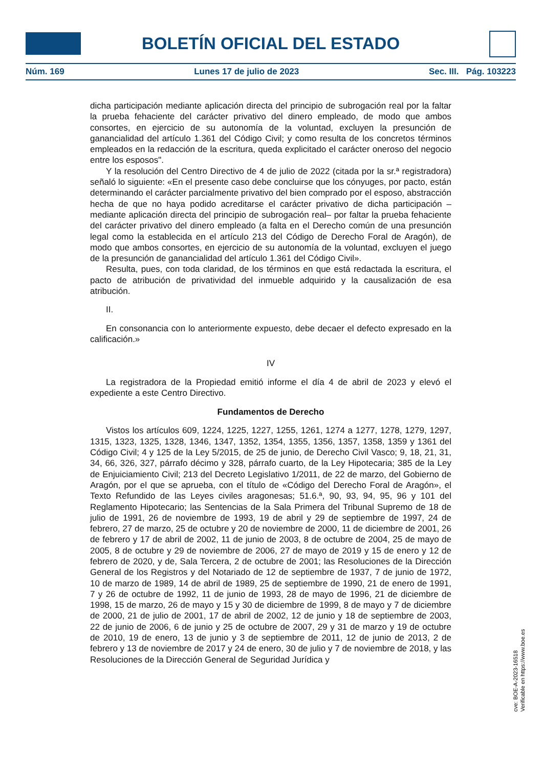BOLETÍN OFICIAL DEL ESTADO
Núm. 169 Lunes 17 de julio de 2023 Sec. III. Pág. 103223
dicha participación mediante aplicación directa del principio de subrogación real por la faltar la prueba fehaciente del carácter privativo del dinero empleado, de modo que ambos consortes, en ejercicio de su autonomía de la voluntad, excluyen la presunción de ganancialidad del artículo 1.361 del Código Civil; y como resulta de los concretos términos empleados en la redacción de la escritura, queda explicitado el carácter oneroso del negocio entre los esposos".
Y la resolución del Centro Directivo de 4 de julio de 2022 (citada por la sr.ª registradora) señaló lo siguiente: «En el presente caso debe concluirse que los cónyuges, por pacto, están determinando el carácter parcialmente privativo del bien comprado por el esposo, abstracción hecha de que no haya podido acreditarse el carácter privativo de dicha participación –mediante aplicación directa del principio de subrogación real– por faltar la prueba fehaciente del carácter privativo del dinero empleado (a falta en el Derecho común de una presunción legal como la establecida en el artículo 213 del Código de Derecho Foral de Aragón), de modo que ambos consortes, en ejercicio de su autonomía de la voluntad, excluyen el juego de la presunción de ganancialidad del artículo 1.361 del Código Civil».
Resulta, pues, con toda claridad, de los términos en que está redactada la escritura, el pacto de atribución de privatividad del inmueble adquirido y la causalización de esa atribución.
II.
En consonancia con lo anteriormente expuesto, debe decaer el defecto expresado en la calificación.»
IV
La registradora de la Propiedad emitió informe el día 4 de abril de 2023 y elevó el expediente a este Centro Directivo.
Fundamentos de Derecho
Vistos los artículos 609, 1224, 1225, 1227, 1255, 1261, 1274 a 1277, 1278, 1279, 1297, 1315, 1323, 1325, 1328, 1346, 1347, 1352, 1354, 1355, 1356, 1357, 1358, 1359 y 1361 del Código Civil; 4 y 125 de la Ley 5/2015, de 25 de junio, de Derecho Civil Vasco; 9, 18, 21, 31, 34, 66, 326, 327, párrafo décimo y 328, párrafo cuarto, de la Ley Hipotecaria; 385 de la Ley de Enjuiciamiento Civil; 213 del Decreto Legislativo 1/2011, de 22 de marzo, del Gobierno de Aragón, por el que se aprueba, con el título de «Código del Derecho Foral de Aragón», el Texto Refundido de las Leyes civiles aragonesas; 51.6.ª, 90, 93, 94, 95, 96 y 101 del Reglamento Hipotecario; las Sentencias de la Sala Primera del Tribunal Supremo de 18 de julio de 1991, 26 de noviembre de 1993, 19 de abril y 29 de septiembre de 1997, 24 de febrero, 27 de marzo, 25 de octubre y 20 de noviembre de 2000, 11 de diciembre de 2001, 26 de febrero y 17 de abril de 2002, 11 de junio de 2003, 8 de octubre de 2004, 25 de mayo de 2005, 8 de octubre y 29 de noviembre de 2006, 27 de mayo de 2019 y 15 de enero y 12 de febrero de 2020, y de, Sala Tercera, 2 de octubre de 2001; las Resoluciones de la Dirección General de los Registros y del Notariado de 12 de septiembre de 1937, 7 de junio de 1972, 10 de marzo de 1989, 14 de abril de 1989, 25 de septiembre de 1990, 21 de enero de 1991, 7 y 26 de octubre de 1992, 11 de junio de 1993, 28 de mayo de 1996, 21 de diciembre de 1998, 15 de marzo, 26 de mayo y 15 y 30 de diciembre de 1999, 8 de mayo y 7 de diciembre de 2000, 21 de julio de 2001, 17 de abril de 2002, 12 de junio y 18 de septiembre de 2003, 22 de junio de 2006, 6 de junio y 25 de octubre de 2007, 29 y 31 de marzo y 19 de octubre de 2010, 19 de enero, 13 de junio y 3 de septiembre de 2011, 12 de junio de 2013, 2 de febrero y 13 de noviembre de 2017 y 24 de enero, 30 de julio y 7 de noviembre de 2018, y las Resoluciones de la Dirección General de Seguridad Jurídica y
cve: BOE-A-2023-16518
Verificable en https://www.boe.es